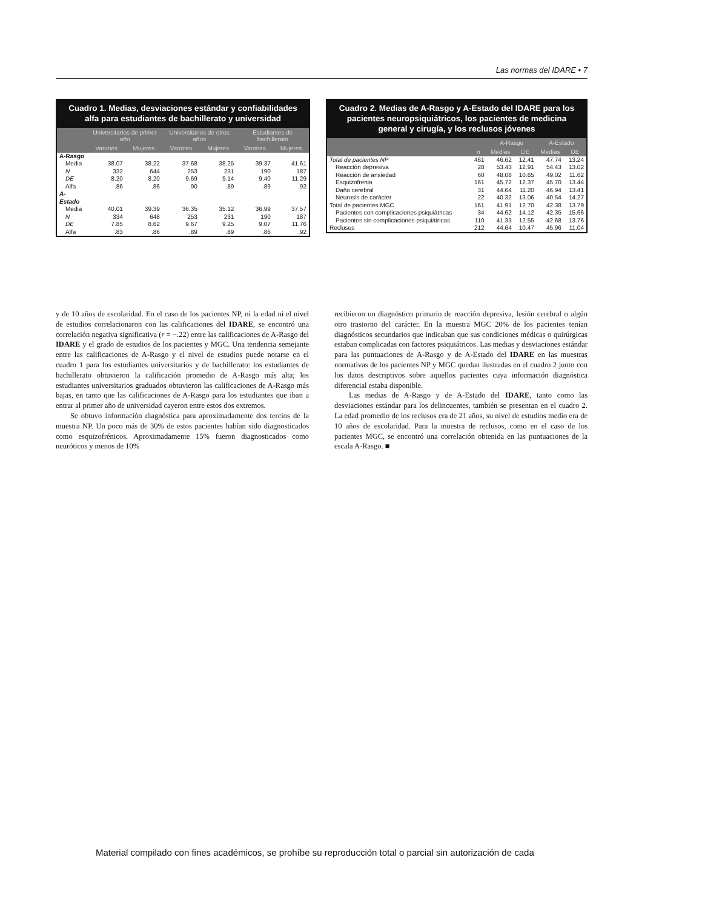Las normas del IDARE • 7
Cuadro 1. Medias, desviaciones estándar y confiabilidades alfa para estudiantes de bachillerato y universidad
| | Universitarios de primer año | | Universitarios de otros años | | Estudiantes de bachillerato | |
| --- | --- | --- | --- | --- | --- | --- |
| | Varones | Mujeres | Varones | Mujeres | Varones | Mujeres |
| A-Rasgo | | | | | | |
| Media | 38.07 | 38.22 | 37.68 | 38.25 | 39.37 | 41.61 |
| N | 332 | 644 | 253 | 231 | 190 | 187 |
| DE | 8.20 | 8.20 | 9.69 | 9.14 | 9.40 | 11.29 |
| Alfa | .86 | .86 | .90 | .89 | .89 | .92 |
| A-Estado | | | | | | |
| Media | 40.01 | 39.39 | 36.35 | 35.12 | 36.99 | 37.57 |
| N | 334 | 648 | 253 | 231 | 190 | 187 |
| DE | 7.85 | 8.62 | 9.67 | 9.25 | 9.07 | 11.76 |
| Alfa | .83 | .86 | .89 | .89 | .86 | .92 |
Cuadro 2. Medias de A-Rasgo y A-Estado del IDARE para los pacientes neuropsiquiátricos, los pacientes de medicina general y cirugía, y los reclusos jóvenes
| | | A-Rasgo | | A-Estado | |
| --- | --- | --- | --- | --- | --- |
| | n | Medias | DE | Medias | DE |
| Total de pacientes NP | 461 | 46.62 | 12.41 | 47.74 | 13.24 |
| Reacción depresiva | 28 | 53.43 | 12.91 | 54.43 | 13.02 |
| Reacción de ansiedad | 60 | 48.08 | 10.65 | 49.02 | 11.62 |
| Esquizofrenia | 161 | 45.72 | 12.37 | 45.70 | 13.44 |
| Daño cerebral | 31 | 44.64 | 11.20 | 46.94 | 13.41 |
| Neurosis de carácter | 22 | 40.32 | 13.06 | 40.54 | 14.27 |
| Total de pacientes MGC | 161 | 41.91 | 12.70 | 42.38 | 13.79 |
| Pacientes con complicaciones psiquiátricas | 34 | 44.62 | 14.12 | 42.35 | 15.66 |
| Pacientes sin complicaciones psiquiátricas | 110 | 41.33 | 12.55 | 42.68 | 13.76 |
| Reclusos | 212 | 44.64 | 10.47 | 45.96 | 11.04 |
y de 10 años de escolaridad. En el caso de los pacientes NP, ni la edad ni el nivel de estudios correlacionaron con las calificaciones del IDARE, se encontró una correlación negativa significativa (r = −.22) entre las calificaciones de A-Rasgo del IDARE y el grado de estudios de los pacientes y MGC. Una tendencia semejante entre las calificaciones de A-Rasgo y el nivel de estudios puede notarse en el cuadro 1 para los estudiantes universitarios y de bachillerato: los estudiantes de bachillerato obtuvieron la calificación promedio de A-Rasgo más alta; los estudiantes universitarios graduados obtuvieron las calificaciones de A-Rasgo más bajas, en tanto que las calificaciones de A-Rasgo para los estudiantes que iban a entrar al primer año de universidad cayeron entre estos dos extremos.
Se obtuvo información diagnóstica para aproximadamente dos tercios de la muestra NP. Un poco más de 30% de estos pacientes habían sido diagnosticados como esquizofrénicos. Aproximadamente 15% fueron diagnosticados como neuróticos y menos de 10%
recibieron un diagnóstico primario de reacción depresiva, lesión cerebral o algún otro trastorno del carácter. En la muestra MGC 20% de los pacientes tenían diagnósticos secundarios que indicaban que sus condiciones médicas o quirúrgicas estaban complicadas con factores psiquiátricos. Las medias y desviaciones estándar para las puntuaciones de A-Rasgo y de A-Estado del IDARE en las muestras normativas de los pacientes NP y MGC quedan ilustradas en el cuadro 2 junto con los datos descriptivos sobre aquellos pacientes cuya información diagnóstica diferencial estaba disponible.
Las medias de A-Rasgo y de A-Estado del IDARE, tanto como las desviaciones estándar para los delincuentes, también se presentan en el cuadro 2. La edad promedio de los reclusos era de 21 años, su nivel de estudios medio era de 10 años de escolaridad. Para la muestra de reclusos, como en el caso de los pacientes MGC, se encontró una correlación obtenida en las puntuaciones de la escala A-Rasgo. ■
Material compilado con fines académicos, se prohíbe su reproducción total o parcial sin autorización de cada